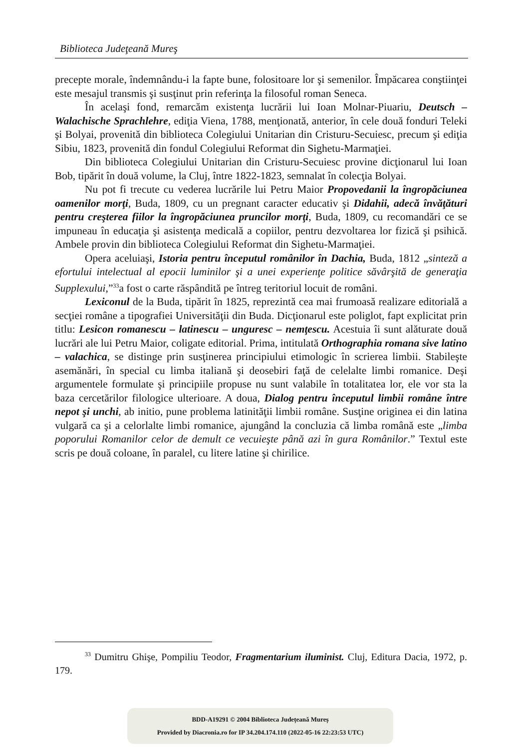Biblioteca Judeţeană Mureş
precepte morale, îndemnându-i la fapte bune, folositoare lor şi semenilor. Împăcarea conştiinţei este mesajul transmis şi susţinut prin referinţa la filosoful roman Seneca.
În acelaşi fond, remarcăm existenţa lucrării lui Ioan Molnar-Piuariu, Deutsch – Walachische Sprachlehre, ediţia Viena, 1788, menţionată, anterior, în cele două fonduri Teleki şi Bolyai, provenită din biblioteca Colegiului Unitarian din Cristuru-Secuiesc, precum şi ediţia Sibiu, 1823, provenită din fondul Colegiului Reformat din Sighetu-Marmaţiei.
Din biblioteca Colegiului Unitarian din Cristuru-Secuiesc provine dicţionarul lui Ioan Bob, tipărit în două volume, la Cluj, între 1822-1823, semnalat în colecţia Bolyai.
Nu pot fi trecute cu vederea lucrările lui Petru Maior Propovedanii la îngropăciunea oamenilor morţi, Buda, 1809, cu un pregnant caracter educativ şi Didahii, adecă învăţături pentru creşterea fiilor la îngropăciunea pruncilor morţi, Buda, 1809, cu recomandări ce se impuneau în educaţia şi asistenţa medicală a copiilor, pentru dezvoltarea lor fizică şi psihică. Ambele provin din biblioteca Colegiului Reformat din Sighetu-Marmaţiei.
Opera aceluiaşi, Istoria pentru începutul românilor în Dachia, Buda, 1812 „sinteză a efortului intelectual al epocii luminilor şi a unei experienţe politice săvârşită de generaţia Supplexului,”<sup>33</sup>a fost o carte răspândită pe întreg teritoriul locuit de români.
Lexiconul de la Buda, tipărit în 1825, reprezintă cea mai frumoasă realizare editorială a secţiei române a tipografiei Universităţii din Buda. Dicţionarul este poliglot, fapt explicitat prin titlu: Lesicon romanescu – latinescu – unguresc – nemţescu. Acestuia îi sunt alăturate două lucrări ale lui Petru Maior, coligate editorial. Prima, intitulată Orthographia romana sive latino – valachica, se distinge prin susţinerea principiului etimologic în scrierea limbii. Stabileşte asemănări, în special cu limba italiană şi deosebiri faţă de celelalte limbi romanice. Deşi argumentele formulate şi principiile propuse nu sunt valabile în totalitatea lor, ele vor sta la baza cercetărilor filologice ulterioare. A doua, Dialog pentru începutul limbii române între nepot şi unchi, ab initio, pune problema latinităţii limbii române. Susţine originea ei din latina vulgară ca şi a celorlalte limbi romanice, ajungând la concluzia că limba română este „limba poporului Romanilor celor de demult ce vecuieşte până azi în gura Românilor.” Textul este scris pe două coloane, în paralel, cu litere latine şi chirilice.
<sup>33</sup> Dumitru Ghişe, Pompiliu Teodor, Fragmentarium iluminist. Cluj, Editura Dacia, 1972, p. 179.
BDD-A19291 © 2004 Biblioteca Județeană Mureș
Provided by Diacronia.ro for IP 34.204.174.110 (2022-05-16 22:23:53 UTC)